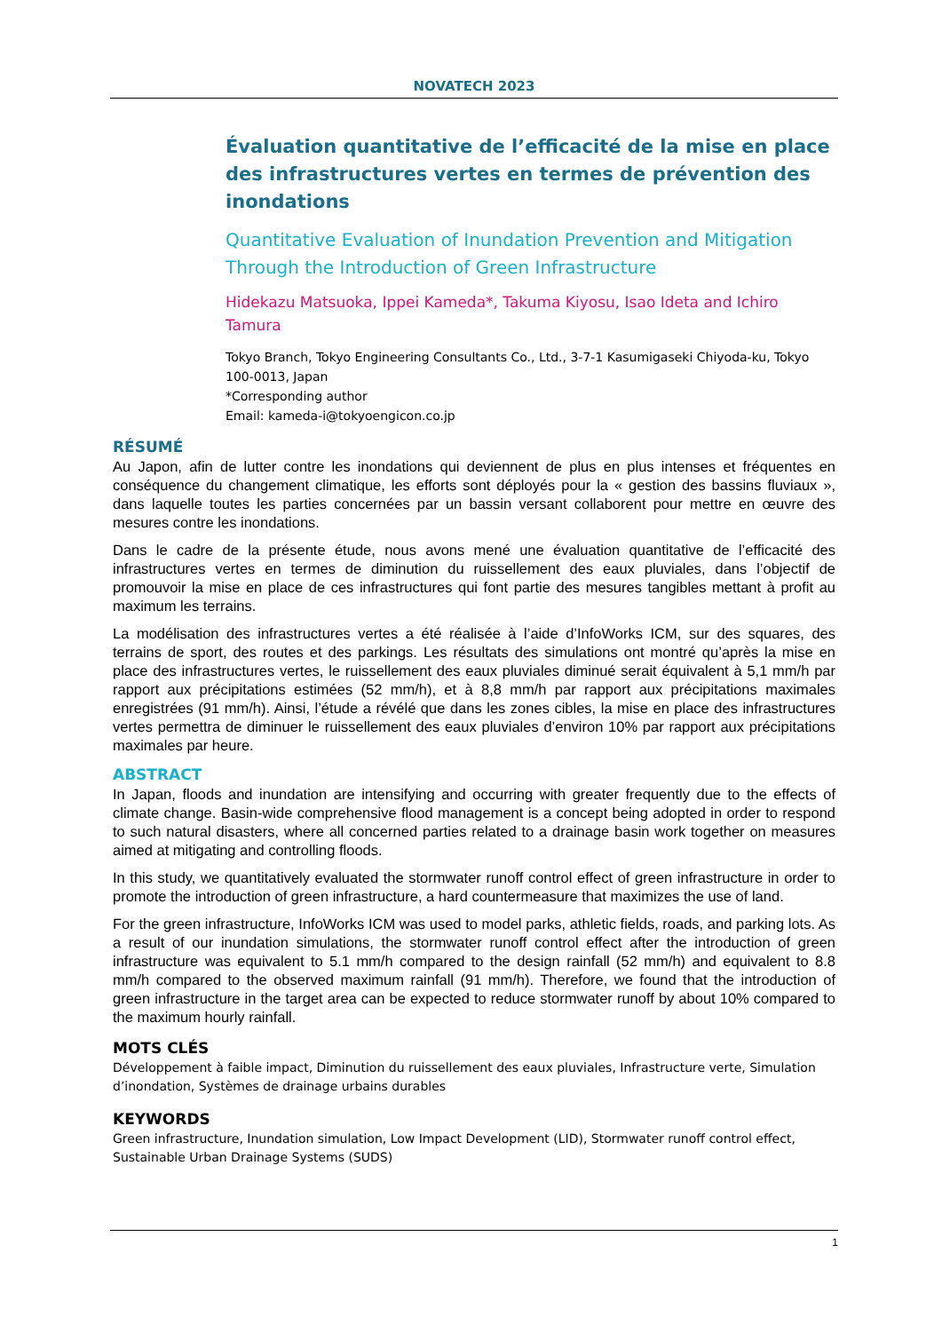NOVATECH 2023
Évaluation quantitative de l’efficacité de la mise en place des infrastructures vertes en termes de prévention des inondations
Quantitative Evaluation of Inundation Prevention and Mitigation Through the Introduction of Green Infrastructure
Hidekazu Matsuoka, Ippei Kameda*, Takuma Kiyosu, Isao Ideta and Ichiro Tamura
Tokyo Branch, Tokyo Engineering Consultants Co., Ltd., 3-7-1 Kasumigaseki Chiyoda-ku, Tokyo 100-0013, Japan
*Corresponding author
Email: kameda-i@tokyoengicon.co.jp
RÉSUMÉ
Au Japon, afin de lutter contre les inondations qui deviennent de plus en plus intenses et fréquentes en conséquence du changement climatique, les efforts sont déployés pour la « gestion des bassins fluviaux », dans laquelle toutes les parties concernées par un bassin versant collaborent pour mettre en œuvre des mesures contre les inondations.
Dans le cadre de la présente étude, nous avons mené une évaluation quantitative de l’efficacité des infrastructures vertes en termes de diminution du ruissellement des eaux pluviales, dans l’objectif de promouvoir la mise en place de ces infrastructures qui font partie des mesures tangibles mettant à profit au maximum les terrains.
La modélisation des infrastructures vertes a été réalisée à l’aide d’InfoWorks ICM, sur des squares, des terrains de sport, des routes et des parkings. Les résultats des simulations ont montré qu’après la mise en place des infrastructures vertes, le ruissellement des eaux pluviales diminué serait équivalent à 5,1 mm/h par rapport aux précipitations estimées (52 mm/h), et à 8,8 mm/h par rapport aux précipitations maximales enregistrées (91 mm/h). Ainsi, l’étude a révélé que dans les zones cibles, la mise en place des infrastructures vertes permettra de diminuer le ruissellement des eaux pluviales d’environ 10% par rapport aux précipitations maximales par heure.
ABSTRACT
In Japan, floods and inundation are intensifying and occurring with greater frequently due to the effects of climate change. Basin-wide comprehensive flood management is a concept being adopted in order to respond to such natural disasters, where all concerned parties related to a drainage basin work together on measures aimed at mitigating and controlling floods.
In this study, we quantitatively evaluated the stormwater runoff control effect of green infrastructure in order to promote the introduction of green infrastructure, a hard countermeasure that maximizes the use of land.
For the green infrastructure, InfoWorks ICM was used to model parks, athletic fields, roads, and parking lots. As a result of our inundation simulations, the stormwater runoff control effect after the introduction of green infrastructure was equivalent to 5.1 mm/h compared to the design rainfall (52 mm/h) and equivalent to 8.8 mm/h compared to the observed maximum rainfall (91 mm/h). Therefore, we found that the introduction of green infrastructure in the target area can be expected to reduce stormwater runoff by about 10% compared to the maximum hourly rainfall.
MOTS CLÉS
Développement à faible impact, Diminution du ruissellement des eaux pluviales, Infrastructure verte, Simulation d’inondation, Systèmes de drainage urbains durables
KEYWORDS
Green infrastructure, Inundation simulation, Low Impact Development (LID), Stormwater runoff control effect, Sustainable Urban Drainage Systems (SUDS)
1